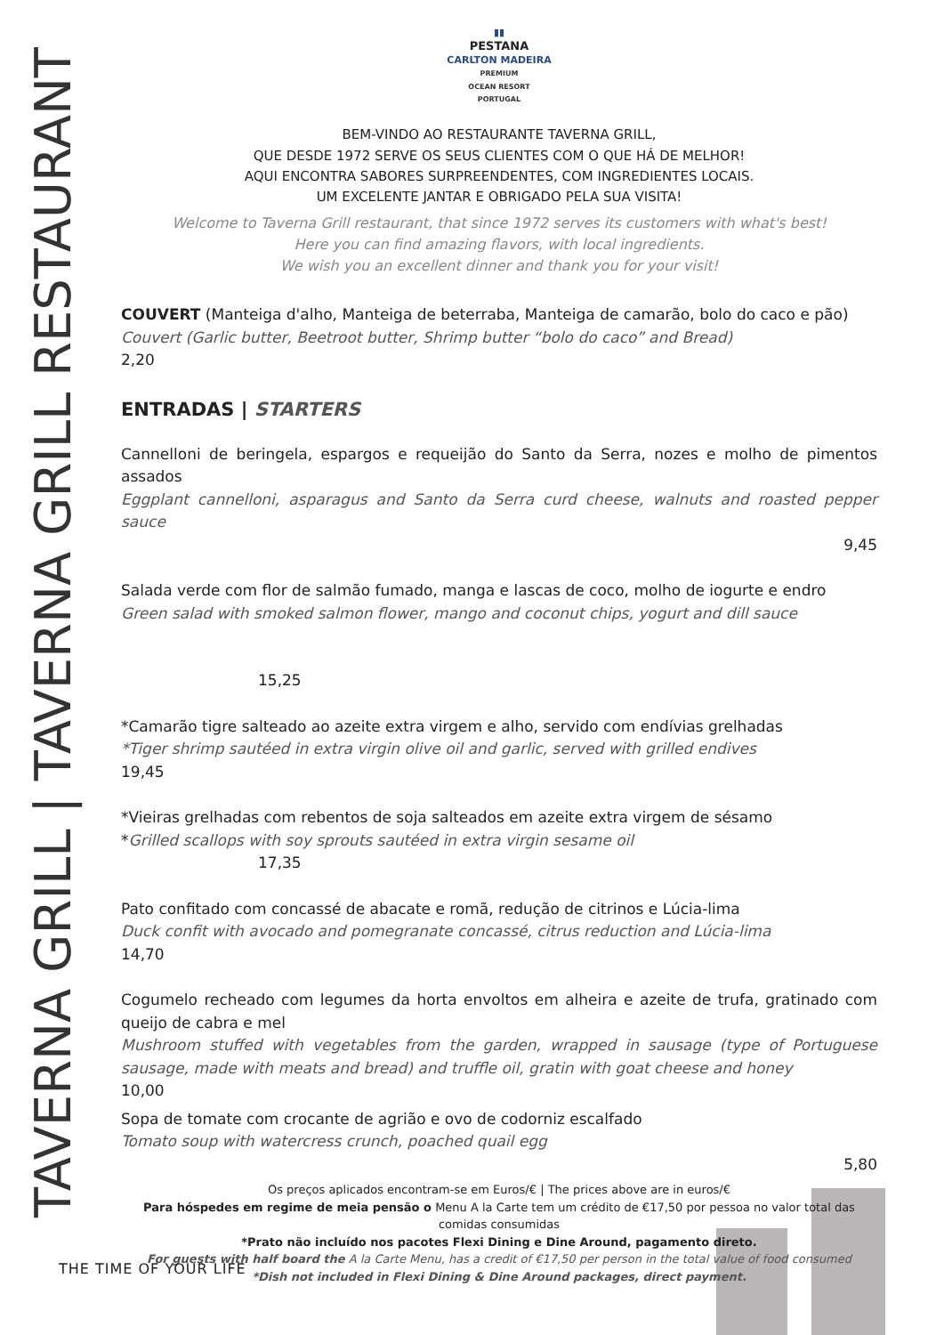TAVERNA GRILL | TAVERNA GRILL RESTAURANT
▮▮
PESTANA
CARLTON MADEIRA
PREMIUM
OCEAN RESORT
PORTUGAL
BEM-VINDO AO RESTAURANTE TAVERNA GRILL,
QUE DESDE 1972 SERVE OS SEUS CLIENTES COM O QUE HÁ DE MELHOR!
AQUI ENCONTRA SABORES SURPREENDENTES, COM INGREDIENTES LOCAIS.
UM EXCELENTE JANTAR E OBRIGADO PELA SUA VISITA!
Welcome to Taverna Grill restaurant, that since 1972 serves its customers with what's best!
Here you can find amazing flavors, with local ingredients.
We wish you an excellent dinner and thank you for your visit!
COUVERT (Manteiga d'alho, Manteiga de beterraba, Manteiga de camarão, bolo do caco e pão)
Couvert (Garlic butter, Beetroot butter, Shrimp butter “bolo do caco” and Bread)
2,20
ENTRADAS | STARTERS
Cannelloni de beringela, espargos e requeijão do Santo da Serra, nozes e molho de pimentos assados
Eggplant cannelloni, asparagus and Santo da Serra curd cheese, walnuts and roasted pepper sauce
9,45
Salada verde com flor de salmão fumado, manga e lascas de coco, molho de iogurte e endro
Green salad with smoked salmon flower, mango and coconut chips, yogurt and dill sauce
15,25
*Camarão tigre salteado ao azeite extra virgem e alho, servido com endívias grelhadas
*Tiger shrimp sautéed in extra virgin olive oil and garlic, served with grilled endives
19,45
*Vieiras grelhadas com rebentos de soja salteados em azeite extra virgem de sésamo
*Grilled scallops with soy sprouts sautéed in extra virgin sesame oil
17,35
Pato confitado com concassé de abacate e romã, redução de citrinos e Lúcia-lima
Duck confit with avocado and pomegranate concassé, citrus reduction and Lúcia-lima
14,70
Cogumelo recheado com legumes da horta envoltos em alheira e azeite de trufa, gratinado com queijo de cabra e mel
Mushroom stuffed with vegetables from the garden, wrapped in sausage (type of Portuguese sausage, made with meats and bread) and truffle oil, gratin with goat cheese and honey
10,00
Sopa de tomate com crocante de agrião e ovo de codorniz escalfado
Tomato soup with watercress crunch, poached quail egg
5,80
Os preços aplicados encontram-se em Euros/€ | The prices above are in euros/€
Para hóspedes em regime de meia pensão o Menu A la Carte tem um crédito de €17,50 por pessoa no valor total das comidas consumidas
*Prato não incluído nos pacotes Flexi Dining e Dine Around, pagamento direto.
For guests with half board the A la Carte Menu, has a credit of €17,50 per person in the total value of food consumed
*Dish not included in Flexi Dining & Dine Around packages, direct payment.
THE TIME OF YOUR LIFE